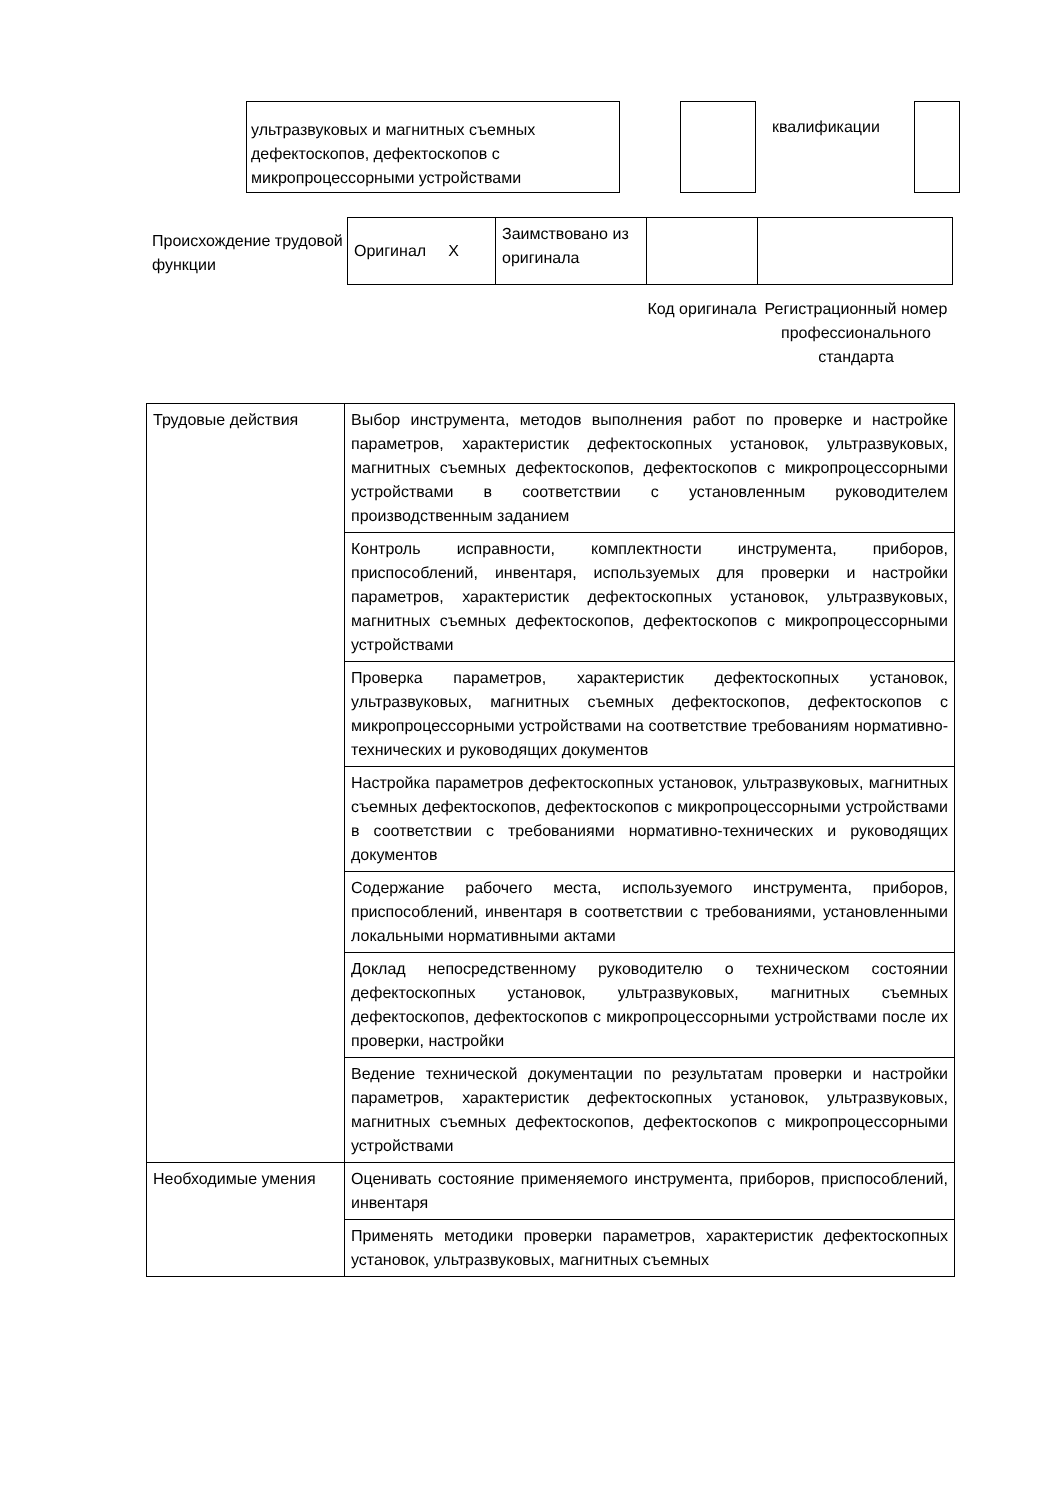ультразвуковых и магнитных съемных дефектоскопов, дефектоскопов с микропроцессорными устройствами
квалификации
Происхождение трудовой функции
| Оригинал X | Заимствовано из оригинала | | |
Код оригинала
Регистрационный номер профессионального стандарта
| Трудовые действия | Выбор инструмента, методов выполнения работ по проверке и настройке параметров, характеристик дефектоскопных установок, ультразвуковых, магнитных съемных дефектоскопов, дефектоскопов с микропроцессорными устройствами в соответствии с установленным руководителем производственным заданием |
| | Контроль исправности, комплектности инструмента, приборов, приспособлений, инвентаря, используемых для проверки и настройки параметров, характеристик дефектоскопных установок, ультразвуковых, магнитных съемных дефектоскопов, дефектоскопов с микропроцессорными устройствами |
| | Проверка параметров, характеристик дефектоскопных установок, ультразвуковых, магнитных съемных дефектоскопов, дефектоскопов с микропроцессорными устройствами на соответствие требованиям нормативно-технических и руководящих документов |
| | Настройка параметров дефектоскопных установок, ультразвуковых, магнитных съемных дефектоскопов, дефектоскопов с микропроцессорными устройствами в соответствии с требованиями нормативно-технических и руководящих документов |
| | Содержание рабочего места, используемого инструмента, приборов, приспособлений, инвентаря в соответствии с требованиями, установленными локальными нормативными актами |
| | Доклад непосредственному руководителю о техническом состоянии дефектоскопных установок, ультразвуковых, магнитных съемных дефектоскопов, дефектоскопов с микропроцессорными устройствами после их проверки, настройки |
| | Ведение технической документации по результатам проверки и настройки параметров, характеристик дефектоскопных установок, ультразвуковых, магнитных съемных дефектоскопов, дефектоскопов с микропроцессорными устройствами |
| Необходимые умения | Оценивать состояние применяемого инструмента, приборов, приспособлений, инвентаря |
| | Применять методики проверки параметров, характеристик дефектоскопных установок, ультразвуковых, магнитных съемных |